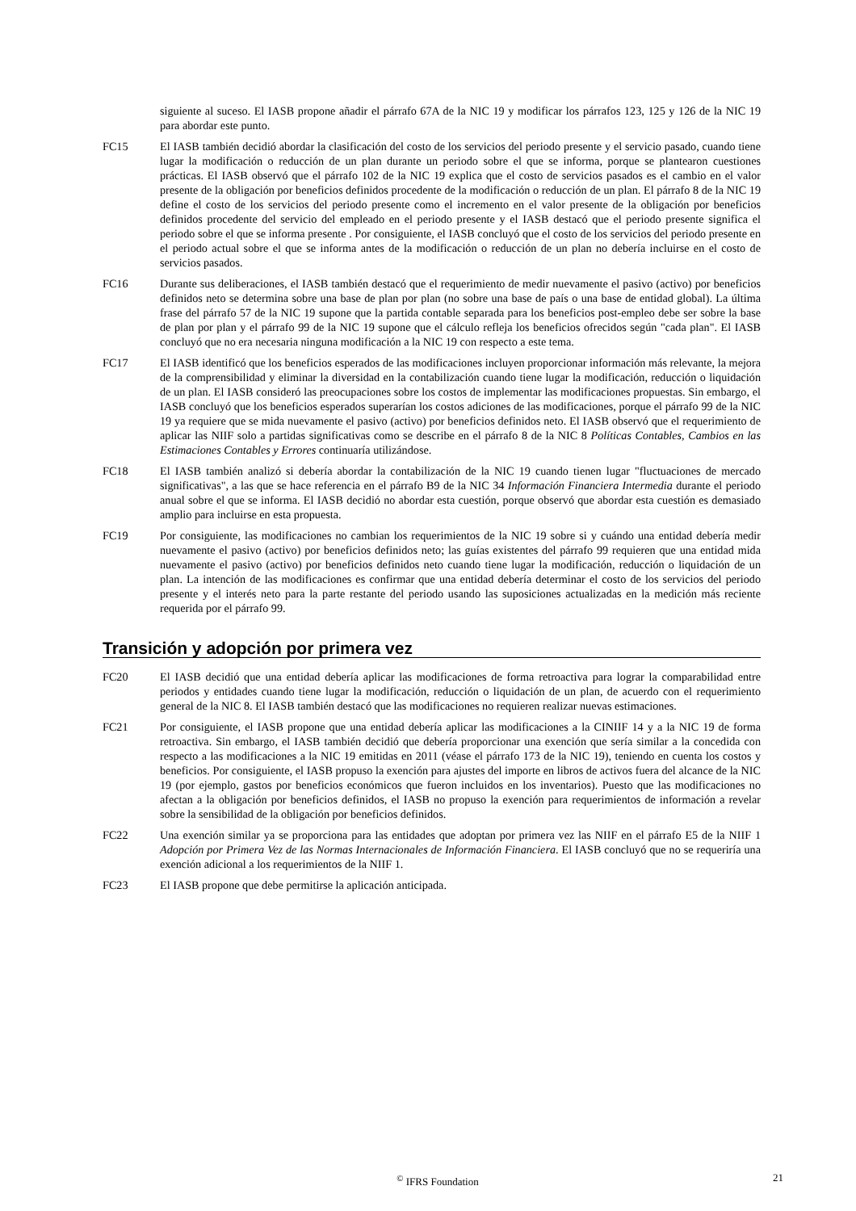siguiente al suceso. El IASB propone añadir el párrafo 67A de la NIC 19 y modificar los párrafos 123, 125 y 126 de la NIC 19 para abordar este punto.
FC15 El IASB también decidió abordar la clasificación del costo de los servicios del periodo presente y el servicio pasado, cuando tiene lugar la modificación o reducción de un plan durante un periodo sobre el que se informa, porque se plantearon cuestiones prácticas. El IASB observó que el párrafo 102 de la NIC 19 explica que el costo de servicios pasados es el cambio en el valor presente de la obligación por beneficios definidos procedente de la modificación o reducción de un plan. El párrafo 8 de la NIC 19 define el costo de los servicios del periodo presente como el incremento en el valor presente de la obligación por beneficios definidos procedente del servicio del empleado en el periodo presente y el IASB destacó que el periodo presente significa el periodo sobre el que se informa presente . Por consiguiente, el IASB concluyó que el costo de los servicios del periodo presente en el periodo actual sobre el que se informa antes de la modificación o reducción de un plan no debería incluirse en el costo de servicios pasados.
FC16 Durante sus deliberaciones, el IASB también destacó que el requerimiento de medir nuevamente el pasivo (activo) por beneficios definidos neto se determina sobre una base de plan por plan (no sobre una base de país o una base de entidad global). La última frase del párrafo 57 de la NIC 19 supone que la partida contable separada para los beneficios post-empleo debe ser sobre la base de plan por plan y el párrafo 99 de la NIC 19 supone que el cálculo refleja los beneficios ofrecidos según "cada plan". El IASB concluyó que no era necesaria ninguna modificación a la NIC 19 con respecto a este tema.
FC17 El IASB identificó que los beneficios esperados de las modificaciones incluyen proporcionar información más relevante, la mejora de la comprensibilidad y eliminar la diversidad en la contabilización cuando tiene lugar la modificación, reducción o liquidación de un plan. El IASB consideró las preocupaciones sobre los costos de implementar las modificaciones propuestas. Sin embargo, el IASB concluyó que los beneficios esperados superarían los costos adiciones de las modificaciones, porque el párrafo 99 de la NIC 19 ya requiere que se mida nuevamente el pasivo (activo) por beneficios definidos neto. El IASB observó que el requerimiento de aplicar las NIIF solo a partidas significativas como se describe en el párrafo 8 de la NIC 8 Políticas Contables, Cambios en las Estimaciones Contables y Errores continuaría utilizándose.
FC18 El IASB también analizó si debería abordar la contabilización de la NIC 19 cuando tienen lugar "fluctuaciones de mercado significativas", a las que se hace referencia en el párrafo B9 de la NIC 34 Información Financiera Intermedia durante el periodo anual sobre el que se informa. El IASB decidió no abordar esta cuestión, porque observó que abordar esta cuestión es demasiado amplio para incluirse en esta propuesta.
FC19 Por consiguiente, las modificaciones no cambian los requerimientos de la NIC 19 sobre si y cuándo una entidad debería medir nuevamente el pasivo (activo) por beneficios definidos neto; las guías existentes del párrafo 99 requieren que una entidad mida nuevamente el pasivo (activo) por beneficios definidos neto cuando tiene lugar la modificación, reducción o liquidación de un plan. La intención de las modificaciones es confirmar que una entidad debería determinar el costo de los servicios del periodo presente y el interés neto para la parte restante del periodo usando las suposiciones actualizadas en la medición más reciente requerida por el párrafo 99.
Transición y adopción por primera vez
FC20 El IASB decidió que una entidad debería aplicar las modificaciones de forma retroactiva para lograr la comparabilidad entre periodos y entidades cuando tiene lugar la modificación, reducción o liquidación de un plan, de acuerdo con el requerimiento general de la NIC 8. El IASB también destacó que las modificaciones no requieren realizar nuevas estimaciones.
FC21 Por consiguiente, el IASB propone que una entidad debería aplicar las modificaciones a la CINIIF 14 y a la NIC 19 de forma retroactiva. Sin embargo, el IASB también decidió que debería proporcionar una exención que sería similar a la concedida con respecto a las modificaciones a la NIC 19 emitidas en 2011 (véase el párrafo 173 de la NIC 19), teniendo en cuenta los costos y beneficios. Por consiguiente, el IASB propuso la exención para ajustes del importe en libros de activos fuera del alcance de la NIC 19 (por ejemplo, gastos por beneficios económicos que fueron incluidos en los inventarios). Puesto que las modificaciones no afectan a la obligación por beneficios definidos, el IASB no propuso la exención para requerimientos de información a revelar sobre la sensibilidad de la obligación por beneficios definidos.
FC22 Una exención similar ya se proporciona para las entidades que adoptan por primera vez las NIIF en el párrafo E5 de la NIIF 1 Adopción por Primera Vez de las Normas Internacionales de Información Financiera. El IASB concluyó que no se requeriría una exención adicional a los requerimientos de la NIIF 1.
FC23 El IASB propone que debe permitirse la aplicación anticipada.
<sup>©</sup> IFRS Foundation 21